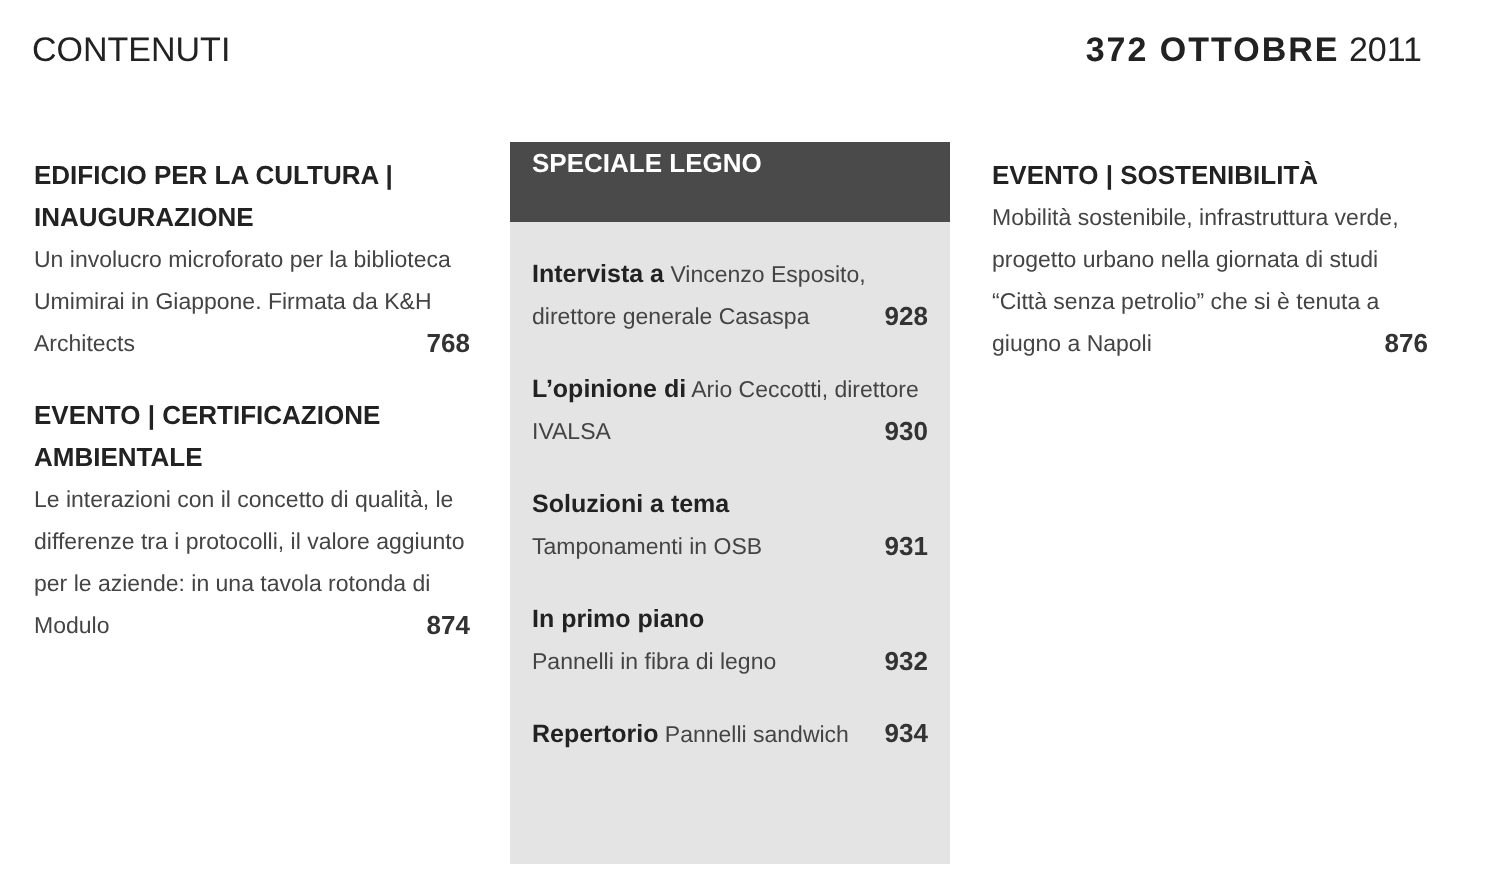CONTENUTI 372 OTTOBRE 2011
EDIFICIO PER LA CULTURA | INAUGURAZIONE
Un involucro microforato per la biblioteca Umimirai in Giappone. Firmata da K&H Architects 768
EVENTO | CERTIFICAZIONE AMBIENTALE
Le interazioni con il concetto di qualità, le differenze tra i protocolli, il valore aggiunto per le aziende: in una tavola rotonda di Modulo 874
SPECIALE LEGNO
Intervista a Vincenzo Esposito, direttore generale Casaspa 928
L’opinione di Ario Ceccotti, direttore IVALSA 930
Soluzioni a tema
Tamponamenti in OSB 931
In primo piano
Pannelli in fibra di legno 932
Repertorio Pannelli sandwich 934
EVENTO | SOSTENIBILITÀ
Mobilità sostenibile, infrastruttura verde, progetto urbano nella giornata di studi “Città senza petrolio” che si è tenuta a giugno a Napoli 876